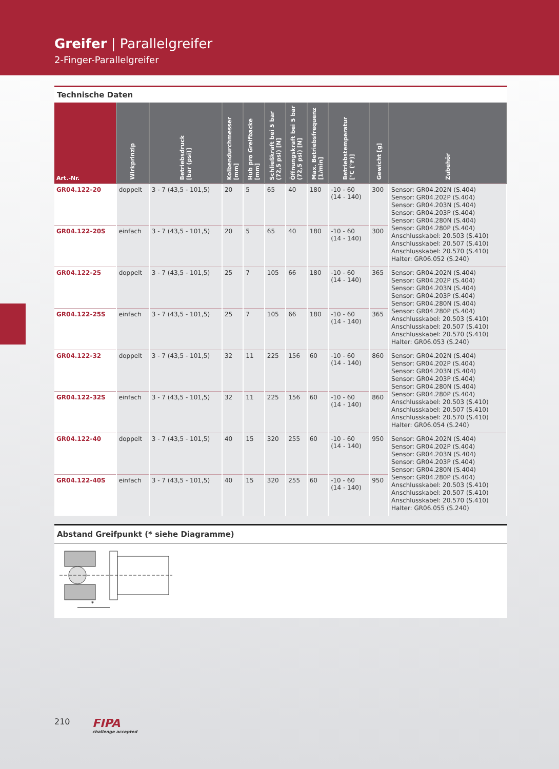Greifer | Parallelgreifer
2-Finger-Parallelgreifer
Technische Daten
| Art.-Nr. | Wirkprinzip | Betriebsdruck [bar (psi)] | Kolbendurchmesser [mm] | Hub pro Greifbacke [mm] | Schließkraft bei 5 bar (72,5 psi) [N] | Öffnungskraft bei 5 bar (72,5 psi) [N] | Max. Betriebsfrequenz [1/min] | Betriebstemperatur [°C (°F)] | Gewicht [g] | Zubehör |
| --- | --- | --- | --- | --- | --- | --- | --- | --- | --- | --- |
| GR04.122-20 | doppelt | 3 - 7 (43,5 - 101,5) | 20 | 5 | 65 | 40 | 180 | -10 - 60 (14 - 140) | 300 | Sensor: GR04.202N (S.404) Sensor: GR04.202P (S.404) Sensor: GR04.203N (S.404) Sensor: GR04.203P (S.404) Sensor: GR04.280N (S.404) Sensor: GR04.280P (S.404) Anschlusskabel: 20.503 (S.410) Anschlusskabel: 20.507 (S.410) Anschlusskabel: 20.570 (S.410) Halter: GR06.052 (S.240) |
| GR04.122-20S | einfach | 3 - 7 (43,5 - 101,5) | 20 | 5 | 65 | 40 | 180 | -10 - 60 (14 - 140) | 300 | |
| GR04.122-25 | doppelt | 3 - 7 (43,5 - 101,5) | 25 | 7 | 105 | 66 | 180 | -10 - 60 (14 - 140) | 365 | Sensor: GR04.202N (S.404) Sensor: GR04.202P (S.404) Sensor: GR04.203N (S.404) Sensor: GR04.203P (S.404) Sensor: GR04.280N (S.404) Sensor: GR04.280P (S.404) Anschlusskabel: 20.503 (S.410) Anschlusskabel: 20.507 (S.410) Anschlusskabel: 20.570 (S.410) Halter: GR06.053 (S.240) |
| GR04.122-25S | einfach | 3 - 7 (43,5 - 101,5) | 25 | 7 | 105 | 66 | 180 | -10 - 60 (14 - 140) | 365 | |
| GR04.122-32 | doppelt | 3 - 7 (43,5 - 101,5) | 32 | 11 | 225 | 156 | 60 | -10 - 60 (14 - 140) | 860 | Sensor: GR04.202N (S.404) Sensor: GR04.202P (S.404) Sensor: GR04.203N (S.404) Sensor: GR04.203P (S.404) Sensor: GR04.280N (S.404) Sensor: GR04.280P (S.404) Anschlusskabel: 20.503 (S.410) Anschlusskabel: 20.507 (S.410) Anschlusskabel: 20.570 (S.410) Halter: GR06.054 (S.240) |
| GR04.122-32S | einfach | 3 - 7 (43,5 - 101,5) | 32 | 11 | 225 | 156 | 60 | -10 - 60 (14 - 140) | 860 | |
| GR04.122-40 | doppelt | 3 - 7 (43,5 - 101,5) | 40 | 15 | 320 | 255 | 60 | -10 - 60 (14 - 140) | 950 | Sensor: GR04.202N (S.404) Sensor: GR04.202P (S.404) Sensor: GR04.203N (S.404) Sensor: GR04.203P (S.404) Sensor: GR04.280N (S.404) Sensor: GR04.280P (S.404) Anschlusskabel: 20.503 (S.410) Anschlusskabel: 20.507 (S.410) Anschlusskabel: 20.570 (S.410) Halter: GR06.055 (S.240) |
| GR04.122-40S | einfach | 3 - 7 (43,5 - 101,5) | 40 | 15 | 320 | 255 | 60 | -10 - 60 (14 - 140) | 950 | |
Abstand Greifpunkt (* siehe Diagramme)
*
210 FIPA
challenge accepted